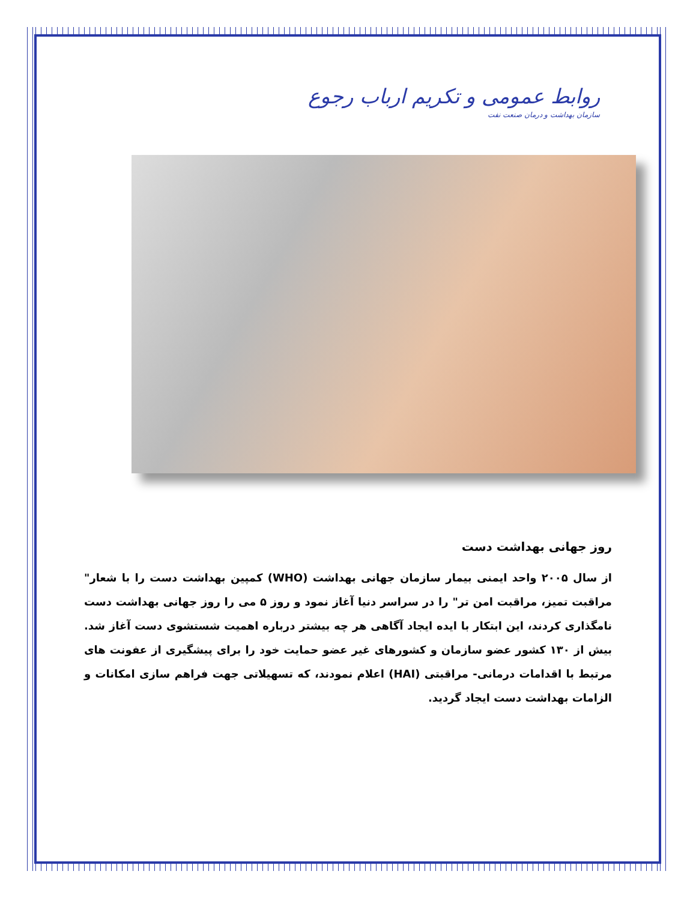روابط عمومی و تکریم ارباب رجوع
سازمان بهداشت و درمان صنعت نفت
روز جهانی بهداشت دست
از سال ۲۰۰۵ واحد ایمنی بیمار سازمان جهانی بهداشت (WHO) کمپین بهداشت دست را با شعار" مراقبت تمیز، مراقبت امن تر" را در سراسر دنیا آغاز نمود و روز ۵ می را روز جهانی بهداشت دست نامگذاری کردند، این ابتکار با ایده ایجاد آگاهی هر چه بیشتر درباره اهمیت شستشوی دست آغاز شد. بیش از ۱۳۰ کشور عضو سازمان و کشورهای غیر عضو حمایت خود را برای پیشگیری از عفونت های مرتبط با اقدامات درمانی- مراقبتی (HAI) اعلام نمودند، که تسهیلاتی جهت فراهم سازی امکانات و الزامات بهداشت دست ایجاد گردید.